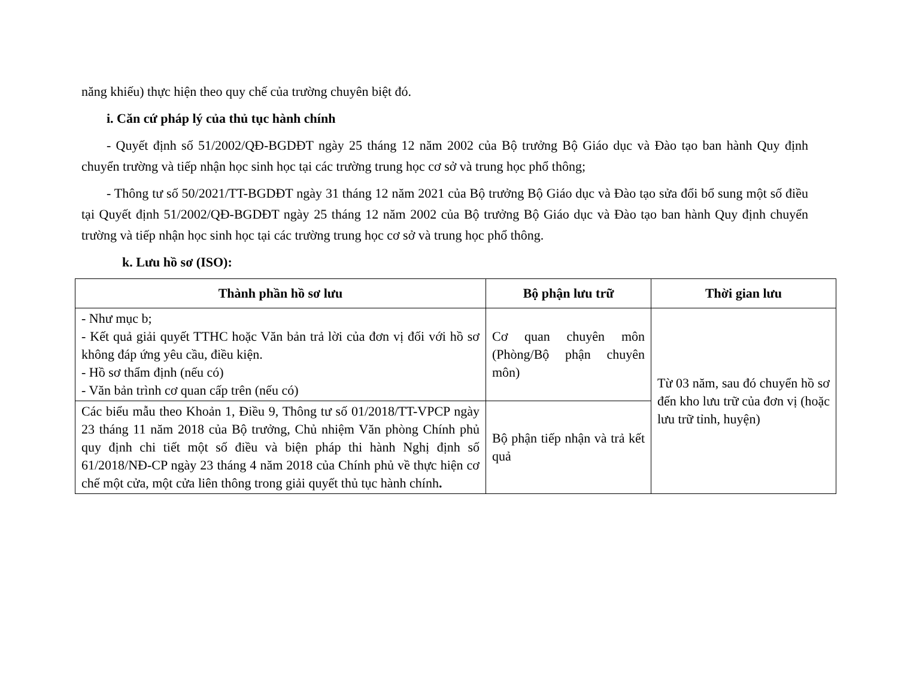năng khiếu) thực hiện theo quy chế của trường chuyên biệt đó.
i. Căn cứ pháp lý của thủ tục hành chính
- Quyết định số 51/2002/QĐ-BGDĐT ngày 25 tháng 12 năm 2002 của Bộ trưởng Bộ Giáo dục và Đào tạo ban hành Quy định chuyển trường và tiếp nhận học sinh học tại các trường trung học cơ sở và trung học phổ thông;
- Thông tư số 50/2021/TT-BGDĐT ngày 31 tháng 12 năm 2021 của Bộ trưởng Bộ Giáo dục và Đào tạo sửa đổi bổ sung một số điều tại Quyết định 51/2002/QĐ-BGDĐT ngày 25 tháng 12 năm 2002 của Bộ trưởng Bộ Giáo dục và Đào tạo ban hành Quy định chuyển trường và tiếp nhận học sinh học tại các trường trung học cơ sở và trung học phổ thông.
k. Lưu hồ sơ (ISO):
| Thành phần hồ sơ lưu | Bộ phận lưu trữ | Thời gian lưu |
| --- | --- | --- |
| - Như mục b; - Kết quả giải quyết TTHC hoặc Văn bản trả lời của đơn vị đối với hồ sơ không đáp ứng yêu cầu, điều kiện. - Hồ sơ thẩm định (nếu có) - Văn bản trình cơ quan cấp trên (nếu có) | Cơ quan chuyên môn (Phòng/Bộ phận chuyên môn) | Từ 03 năm, sau đó chuyển hồ sơ đến kho lưu trữ của đơn vị (hoặc lưu trữ tỉnh, huyện) |
| Các biểu mẫu theo Khoản 1, Điều 9, Thông tư số 01/2018/TT-VPCP ngày 23 tháng 11 năm 2018 của Bộ trưởng, Chủ nhiệm Văn phòng Chính phủ quy định chi tiết một số điều và biện pháp thi hành Nghị định số 61/2018/NĐ-CP ngày 23 tháng 4 năm 2018 của Chính phủ về thực hiện cơ chế một cửa, một cửa liên thông trong giải quyết thủ tục hành chính . | Bộ phận tiếp nhận và trả kết quả | |